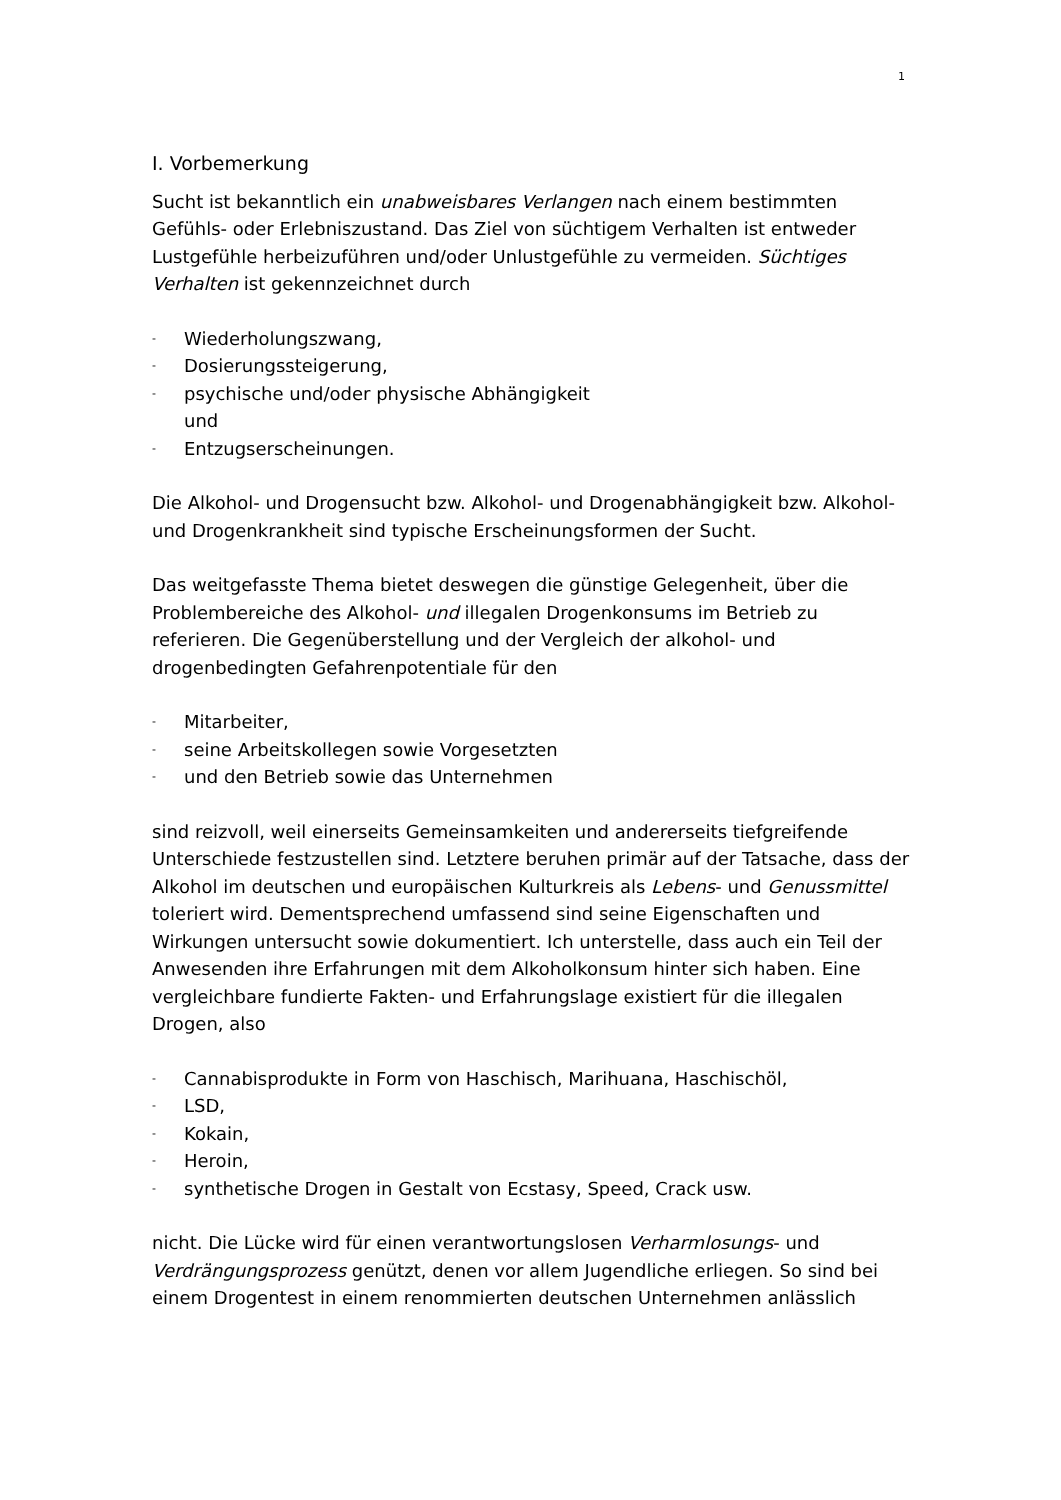1
I. Vorbemerkung
Sucht ist bekanntlich ein unabweisbares Verlangen nach einem bestimmten Gefühls- oder Erlebniszustand. Das Ziel von süchtigem Verhalten ist entweder Lustgefühle herbeizuführen und/oder Unlustgefühle zu vermeiden. Süchtiges Verhalten ist gekennzeichnet durch
- Wiederholungszwang,
- Dosierungssteigerung,
- psychische und/oder physische Abhängigkeit
und
- Entzugserscheinungen.
Die Alkohol- und Drogensucht bzw. Alkohol- und Drogenabhängigkeit bzw. Alkohol- und Drogenkrankheit sind typische Erscheinungsformen der Sucht.
Das weitgefasste Thema bietet deswegen die günstige Gelegenheit, über die Problembereiche des Alkohol- und illegalen Drogenkonsums im Betrieb zu referieren. Die Gegenüberstellung und der Vergleich der alkohol- und drogenbedingten Gefahrenpotentiale für den
- Mitarbeiter,
- seine Arbeitskollegen sowie Vorgesetzten
- und den Betrieb sowie das Unternehmen
sind reizvoll, weil einerseits Gemeinsamkeiten und andererseits tiefgreifende Unterschiede festzustellen sind. Letztere beruhen primär auf der Tatsache, dass der Alkohol im deutschen und europäischen Kulturkreis als Lebens- und Genussmittel toleriert wird. Dementsprechend umfassend sind seine Eigenschaften und Wirkungen untersucht sowie dokumentiert. Ich unterstelle, dass auch ein Teil der Anwesenden ihre Erfahrungen mit dem Alkoholkonsum hinter sich haben. Eine vergleichbare fundierte Fakten- und Erfahrungslage existiert für die illegalen Drogen, also
- Cannabisprodukte in Form von Haschisch, Marihuana, Haschischöl,
- LSD,
- Kokain,
- Heroin,
- synthetische Drogen in Gestalt von Ecstasy, Speed, Crack usw.
nicht. Die Lücke wird für einen verantwortungslosen Verharmlosungs- und Verdrängungsprozess genützt, denen vor allem Jugendliche erliegen. So sind bei einem Drogentest in einem renommierten deutschen Unternehmen anlässlich